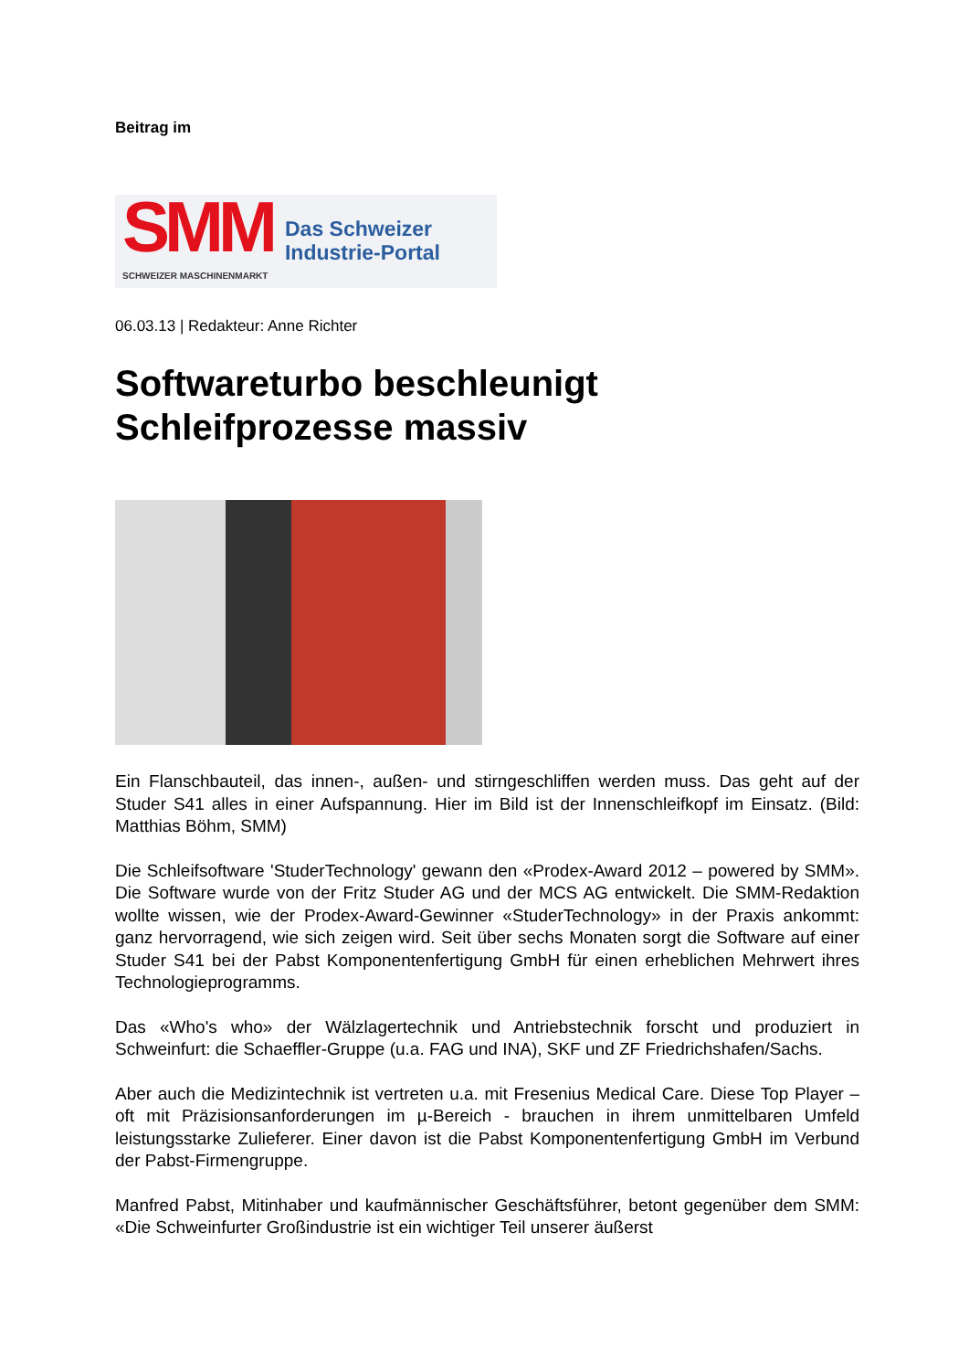Beitrag im
SMM
Das Schweizer
Industrie-Portal
SCHWEIZER MASCHINENMARKT
06.03.13 | Redakteur: Anne Richter
Softwareturbo beschleunigt Schleifprozesse massiv
Ein Flanschbauteil, das innen-, außen- und stirngeschliffen werden muss. Das geht auf der Studer S41 alles in einer Aufspannung. Hier im Bild ist der Innenschleifkopf im Einsatz. (Bild: Matthias Böhm, SMM)
Die Schleifsoftware 'StuderTechnology' gewann den «Prodex-Award 2012 – powered by SMM». Die Software wurde von der Fritz Studer AG und der MCS AG entwickelt. Die SMM-Redaktion wollte wissen, wie der Prodex-Award-Gewinner «StuderTechnology» in der Praxis ankommt: ganz hervorragend, wie sich zeigen wird. Seit über sechs Monaten sorgt die Software auf einer Studer S41 bei der Pabst Komponentenfertigung GmbH für einen erheblichen Mehrwert ihres Technologieprogramms.
Das «Who's who» der Wälzlagertechnik und Antriebstechnik forscht und produziert in Schweinfurt: die Schaeffler-Gruppe (u.a. FAG und INA), SKF und ZF Friedrichshafen/Sachs.
Aber auch die Medizintechnik ist vertreten u.a. mit Fresenius Medical Care. Diese Top Player – oft mit Präzisionsanforderungen im µ-Bereich - brauchen in ihrem unmittelbaren Umfeld leistungsstarke Zulieferer. Einer davon ist die Pabst Komponentenfertigung GmbH im Verbund der Pabst-Firmengruppe.
Manfred Pabst, Mitinhaber und kaufmännischer Geschäftsführer, betont gegenüber dem SMM: «Die Schweinfurter Großindustrie ist ein wichtiger Teil unserer äußerst